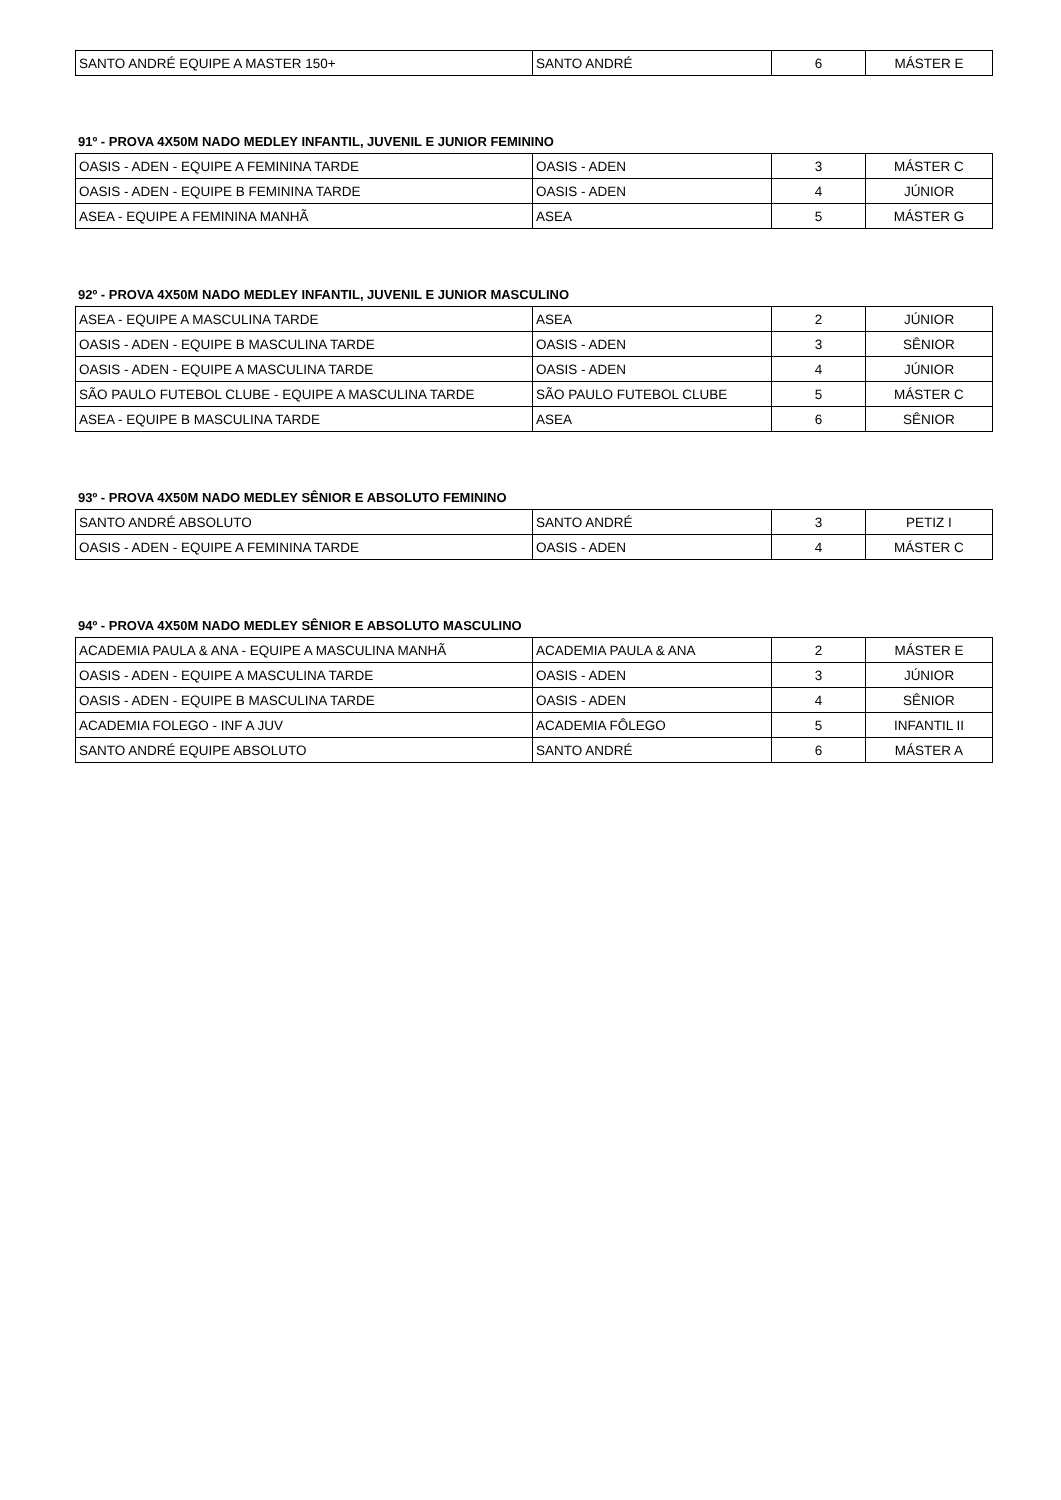| SANTO ANDRÉ EQUIPE A MASTER 150+ | SANTO ANDRÉ | 6 | MÁSTER E |
91º - PROVA 4X50M NADO MEDLEY INFANTIL, JUVENIL E JUNIOR FEMININO
| OASIS - ADEN - EQUIPE A FEMININA TARDE | OASIS - ADEN | 3 | MÁSTER C |
| OASIS - ADEN - EQUIPE B FEMININA TARDE | OASIS - ADEN | 4 | JÚNIOR |
| ASEA - EQUIPE A FEMININA MANHÃ | ASEA | 5 | MÁSTER G |
92º - PROVA 4X50M NADO MEDLEY INFANTIL, JUVENIL E JUNIOR MASCULINO
| ASEA - EQUIPE A MASCULINA TARDE | ASEA | 2 | JÚNIOR |
| OASIS - ADEN - EQUIPE B MASCULINA TARDE | OASIS - ADEN | 3 | SÊNIOR |
| OASIS - ADEN - EQUIPE A MASCULINA TARDE | OASIS - ADEN | 4 | JÚNIOR |
| SÃO PAULO FUTEBOL CLUBE - EQUIPE A MASCULINA TARDE | SÃO PAULO FUTEBOL CLUBE | 5 | MÁSTER C |
| ASEA - EQUIPE B MASCULINA TARDE | ASEA | 6 | SÊNIOR |
93º - PROVA 4X50M NADO MEDLEY SÊNIOR E ABSOLUTO FEMININO
| SANTO ANDRÉ ABSOLUTO | SANTO ANDRÉ | 3 | PETIZ I |
| OASIS - ADEN - EQUIPE A FEMININA TARDE | OASIS - ADEN | 4 | MÁSTER C |
94º - PROVA 4X50M NADO MEDLEY SÊNIOR E ABSOLUTO MASCULINO
| ACADEMIA PAULA & ANA - EQUIPE A MASCULINA MANHÃ | ACADEMIA PAULA & ANA | 2 | MÁSTER E |
| OASIS - ADEN - EQUIPE A MASCULINA TARDE | OASIS - ADEN | 3 | JÚNIOR |
| OASIS - ADEN - EQUIPE B MASCULINA TARDE | OASIS - ADEN | 4 | SÊNIOR |
| ACADEMIA FOLEGO - INF A JUV | ACADEMIA FÔLEGO | 5 | INFANTIL II |
| SANTO ANDRÉ EQUIPE ABSOLUTO | SANTO ANDRÉ | 6 | MÁSTER A |